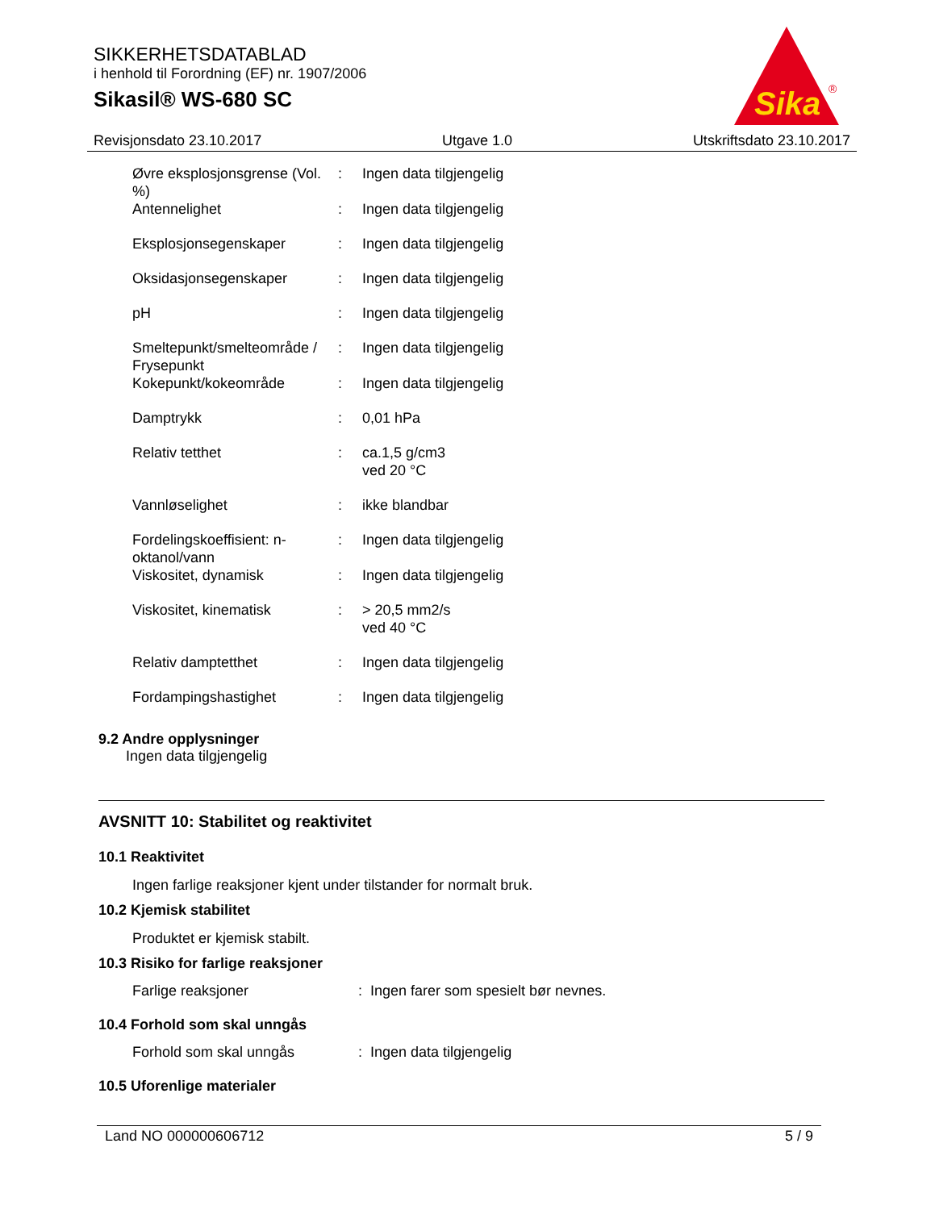SIKKERHETSDATABLAD
i henhold til Forordning (EF) nr. 1907/2006
Sikasil® WS-680 SC
Sika
®
Revisjonsdato 23.10.2017 Utgave 1.0 Utskriftsdato 23.10.2017
| Øvre eksplosjonsgrense (Vol. %) | : | Ingen data tilgjengelig |
| Antennelighet | : | Ingen data tilgjengelig |
| Eksplosjonsegenskaper | : | Ingen data tilgjengelig |
| Oksidasjonsegenskaper | : | Ingen data tilgjengelig |
| pH | : | Ingen data tilgjengelig |
| Smeltepunkt/smelteområde / Frysepunkt | : | Ingen data tilgjengelig |
| Kokepunkt/kokeområde | : | Ingen data tilgjengelig |
| Damptrykk | : | 0,01 hPa |
| Relativ tetthet | : | ca.1,5 g/cm3 ved 20 °C |
| Vannløselighet | : | ikke blandbar |
| Fordelingskoeffisient: n-oktanol/vann | : | Ingen data tilgjengelig |
| Viskositet, dynamisk | : | Ingen data tilgjengelig |
| Viskositet, kinematisk | : | > 20,5 mm2/s ved 40 °C |
| Relativ damptetthet | : | Ingen data tilgjengelig |
| Fordampingshastighet | : | Ingen data tilgjengelig |
9.2 Andre opplysninger
Ingen data tilgjengelig
AVSNITT 10: Stabilitet og reaktivitet
10.1 Reaktivitet
Ingen farlige reaksjoner kjent under tilstander for normalt bruk.
10.2 Kjemisk stabilitet
Produktet er kjemisk stabilt.
10.3 Risiko for farlige reaksjoner
| Farlige reaksjoner | : | Ingen farer som spesielt bør nevnes. |
10.4 Forhold som skal unngås
| Forhold som skal unngås | : | Ingen data tilgjengelig |
10.5 Uforenlige materialer
Land NO 000000606712 5 / 9